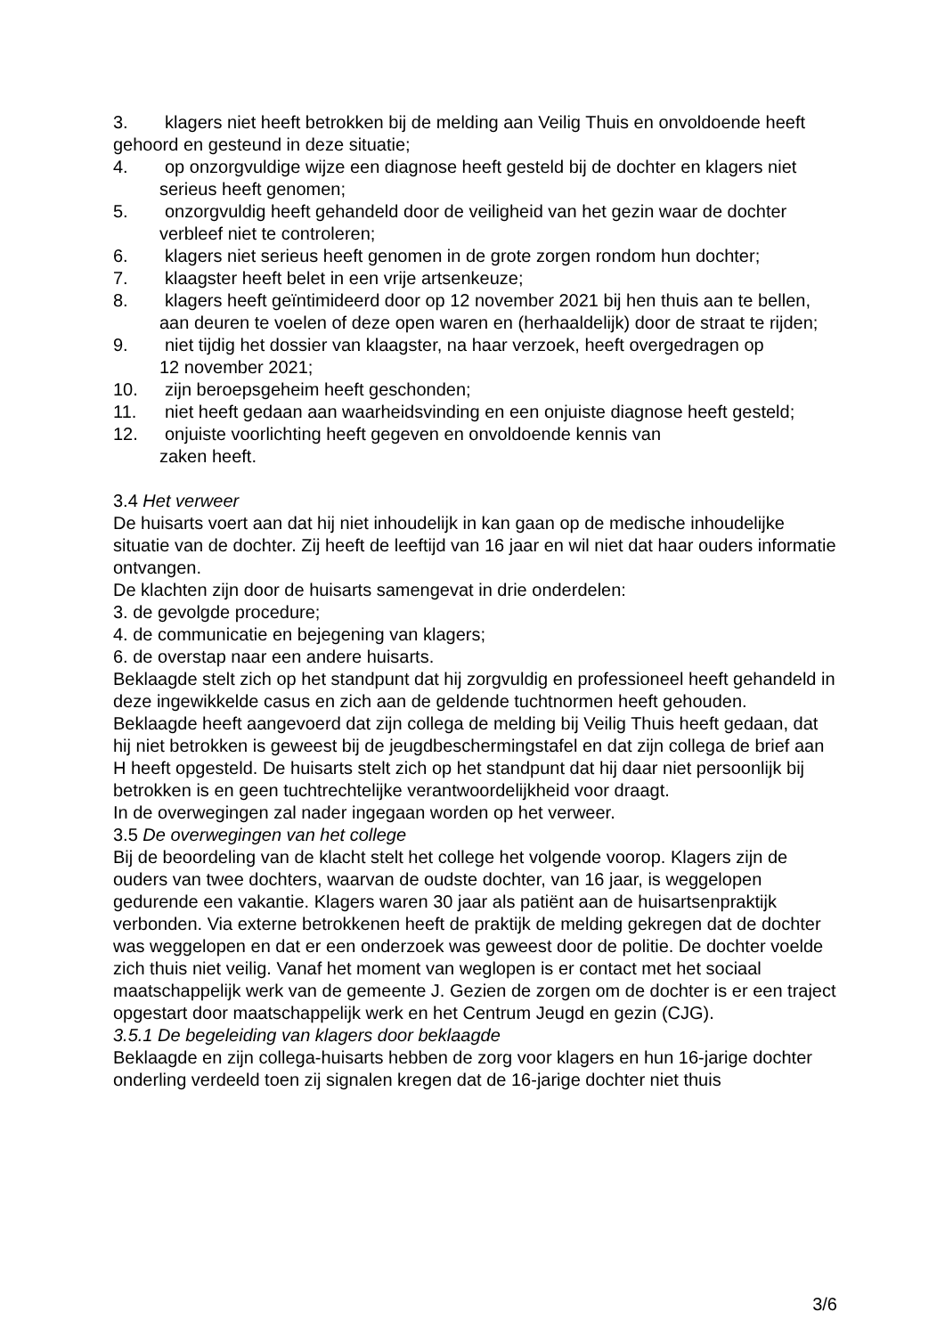3. klagers niet heeft betrokken bij de melding aan Veilig Thuis en onvoldoende heeft
gehoord en gesteund in deze situatie;
4. op onzorgvuldige wijze een diagnose heeft gesteld bij de dochter en klagers niet
serieus heeft genomen;
5. onzorgvuldig heeft gehandeld door de veiligheid van het gezin waar de dochter
verbleef niet te controleren;
6. klagers niet serieus heeft genomen in de grote zorgen rondom hun dochter;
7. klaagster heeft belet in een vrije artsenkeuze;
8. klagers heeft geïntimideerd door op 12 november 2021 bij hen thuis aan te bellen,
aan deuren te voelen of deze open waren en (herhaaldelijk) door de straat te rijden;
9. niet tijdig het dossier van klaagster, na haar verzoek, heeft overgedragen op
12 november 2021;
10. zijn beroepsgeheim heeft geschonden;
11. niet heeft gedaan aan waarheidsvinding en een onjuiste diagnose heeft gesteld;
12. onjuiste voorlichting heeft gegeven en onvoldoende kennis van
zaken heeft.
3.4 Het verweer
De huisarts voert aan dat hij niet inhoudelijk in kan gaan op de medische inhoudelijke situatie van de dochter. Zij heeft de leeftijd van 16 jaar en wil niet dat haar ouders informatie ontvangen.
De klachten zijn door de huisarts samengevat in drie onderdelen:
3. de gevolgde procedure;
4. de communicatie en bejegening van klagers;
6. de overstap naar een andere huisarts.
Beklaagde stelt zich op het standpunt dat hij zorgvuldig en professioneel heeft gehandeld in deze ingewikkelde casus en zich aan de geldende tuchtnormen heeft gehouden.
Beklaagde heeft aangevoerd dat zijn collega de melding bij Veilig Thuis heeft gedaan, dat hij niet betrokken is geweest bij de jeugdbeschermingstafel en dat zijn collega de brief aan H heeft opgesteld. De huisarts stelt zich op het standpunt dat hij daar niet persoonlijk bij betrokken is en geen tuchtrechtelijke verantwoordelijkheid voor draagt.
In de overwegingen zal nader ingegaan worden op het verweer.
3.5 De overwegingen van het college
Bij de beoordeling van de klacht stelt het college het volgende voorop. Klagers zijn de ouders van twee dochters, waarvan de oudste dochter, van 16 jaar, is weggelopen gedurende een vakantie. Klagers waren 30 jaar als patiënt aan de huisartsenpraktijk verbonden. Via externe betrokkenen heeft de praktijk de melding gekregen dat de dochter was weggelopen en dat er een onderzoek was geweest door de politie. De dochter voelde zich thuis niet veilig. Vanaf het moment van weglopen is er contact met het sociaal maatschappelijk werk van de gemeente J. Gezien de zorgen om de dochter is er een traject opgestart door maatschappelijk werk en het Centrum Jeugd en gezin (CJG).
3.5.1 De begeleiding van klagers door beklaagde
Beklaagde en zijn collega-huisarts hebben de zorg voor klagers en hun 16-jarige dochter onderling verdeeld toen zij signalen kregen dat de 16-jarige dochter niet thuis
3/6